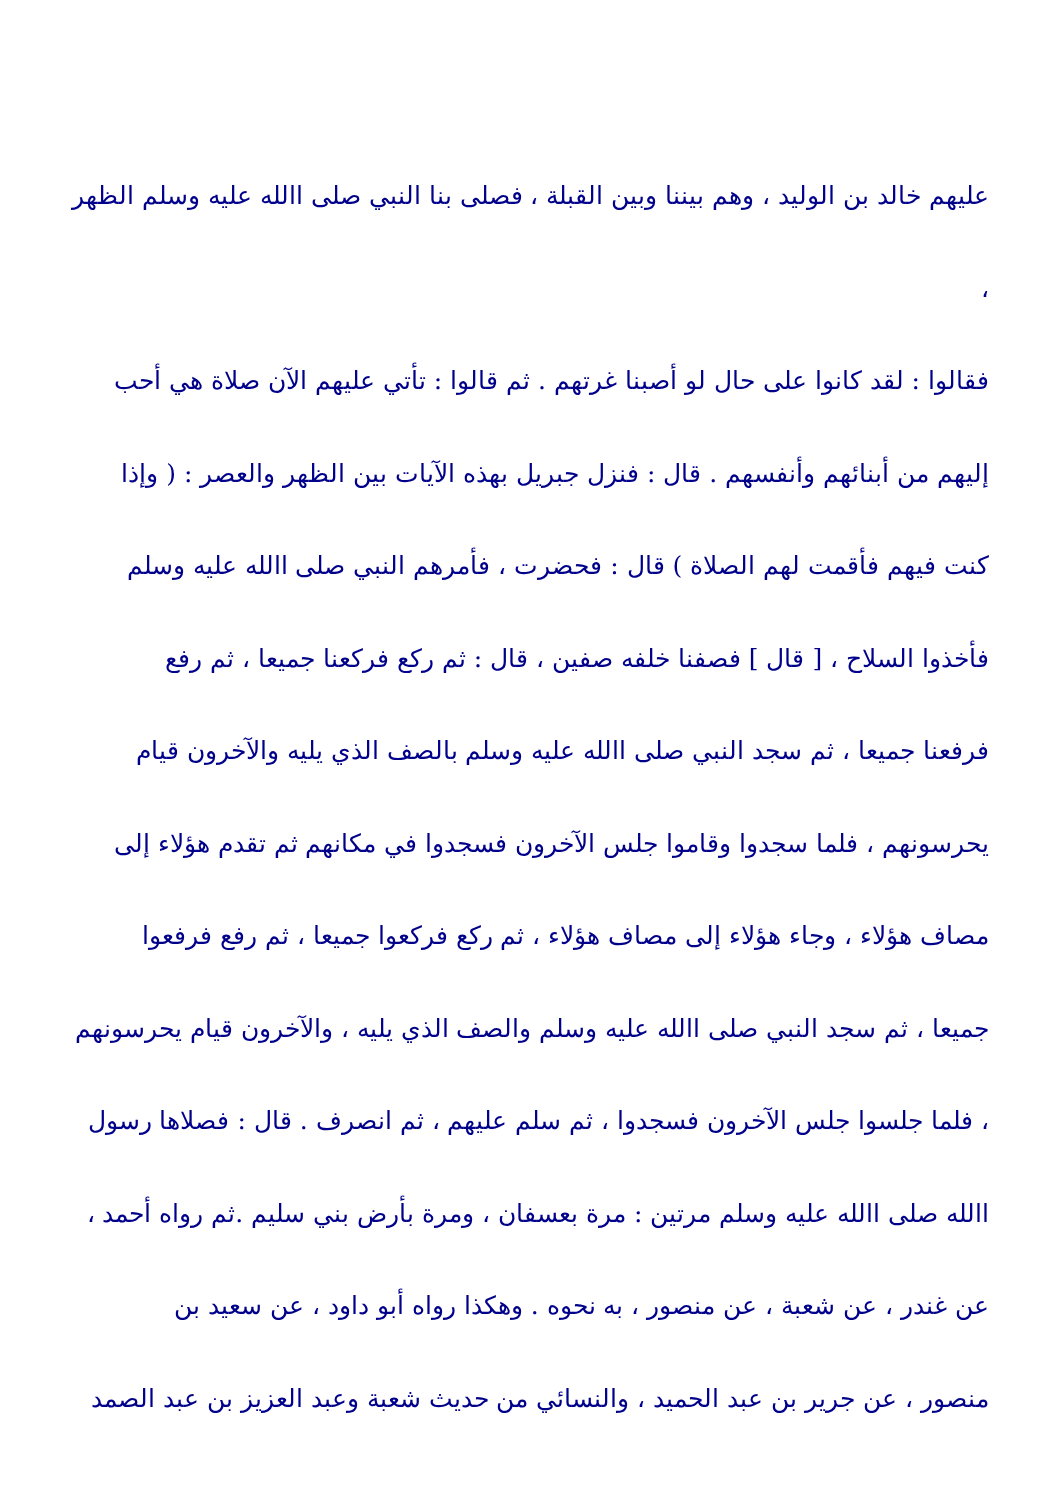عليهم خالد بن الوليد ، وهم بيننا وبين القبلة ، فصلى بنا النبي صلى االله عليه وسلم الظهر ،
فقالوا : لقد كانوا على حال لو أصبنا غرتهم . ثم قالوا : تأتي عليهم الآن صلاة هي أحب
إليهم من أبنائهم وأنفسهم . قال : فنزل جبريل بهذه الآيات بين الظهر والعصر : ( وإذا
كنت فيهم فأقمت لهم الصلاة ) قال : فحضرت ، فأمرهم النبي صلى االله عليه وسلم
فأخذوا السلاح ، [ قال ] فصفنا خلفه صفين ، قال : ثم ركع فركعنا جميعا ، ثم رفع
فرفعنا جميعا ، ثم سجد النبي صلى االله عليه وسلم بالصف الذي يليه والآخرون قيام
يحرسونهم ، فلما سجدوا وقاموا جلس الآخرون فسجدوا في مكانهم ثم تقدم هؤلاء إلى
مصاف هؤلاء ، وجاء هؤلاء إلى مصاف هؤلاء ، ثم ركع فركعوا جميعا ، ثم رفع فرفعوا
جميعا ، ثم سجد النبي صلى االله عليه وسلم والصف الذي يليه ، والآخرون قيام يحرسونهم
، فلما جلسوا جلس الآخرون فسجدوا ، ثم سلم عليهم ، ثم انصرف . قال : فصلاها رسول
االله صلى االله عليه وسلم مرتين : مرة بعسفان ، ومرة بأرض بني سليم .ثم رواه أحمد ،
عن غندر ، عن شعبة ، عن منصور ، به نحوه . وهكذا رواه أبو داود ، عن سعيد بن
منصور ، عن جرير بن عبد الحميد ، والنسائي من حديث شعبة وعبد العزيز بن عبد الصمد